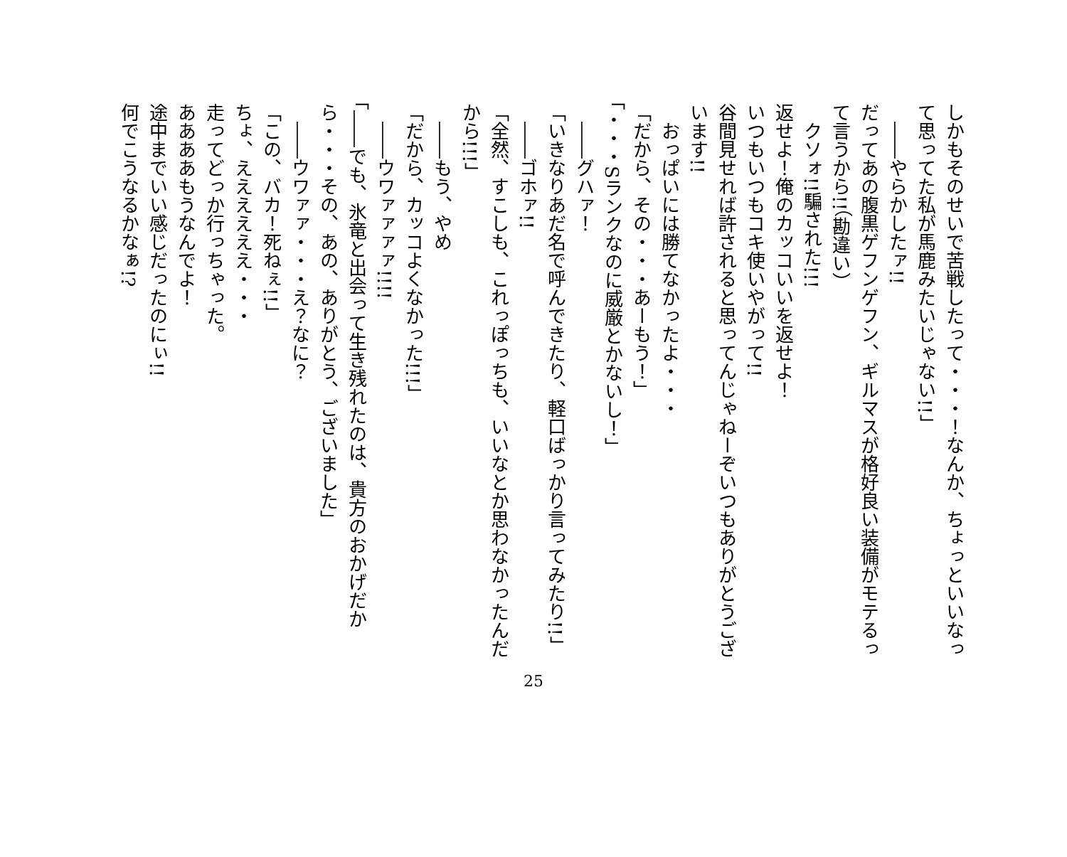しかもそのせいで苦戦したって・・・！なんか、ちょっといいなって思ってた私が馬鹿みたいじゃない!!」
　――やらかしたァ!!
だってあの腹黒ゲフンゲフン、ギルマスが格好良い装備がモテるって言うから!!（勘違い）
　クソォ!!騙された!!!
返せよ！俺のカッコいいを返せよ！
いつもいつもコキ使いやがって!!
谷間見せれば許されると思ってんじゃねーぞいつもありがとうございます!!
　おっぱいには勝てなかったよ・・・
「だから、その・・・あーもう！」
「・・・Sランクなのに威厳とかないし！」
　――グハァ！
「いきなりあだ名で呼んできたり、軽口ばっかり言ってみたり!!」
　――ゴホァ!!
「全然、すこしも、これっぽっちも、いいなとか思わなかったんだから!!!」
　――もう、やめ
「だから、カッコよくなかった!!!」
　――ウワァァァァ!!!!
「――でも、氷竜と出会って生き残れたのは、貴方のおかげだから・・・その、あの、ありがとう、ございました」
　――ウワァァ・・・え？なに？
「この、バカ！死ねぇ!!」
ちょ、ええええええ・・・
走ってどっか行っちゃった。
ああああもうなんでよ！
途中までいい感じだったのにぃ!!
何でこうなるかなぁ!?
25